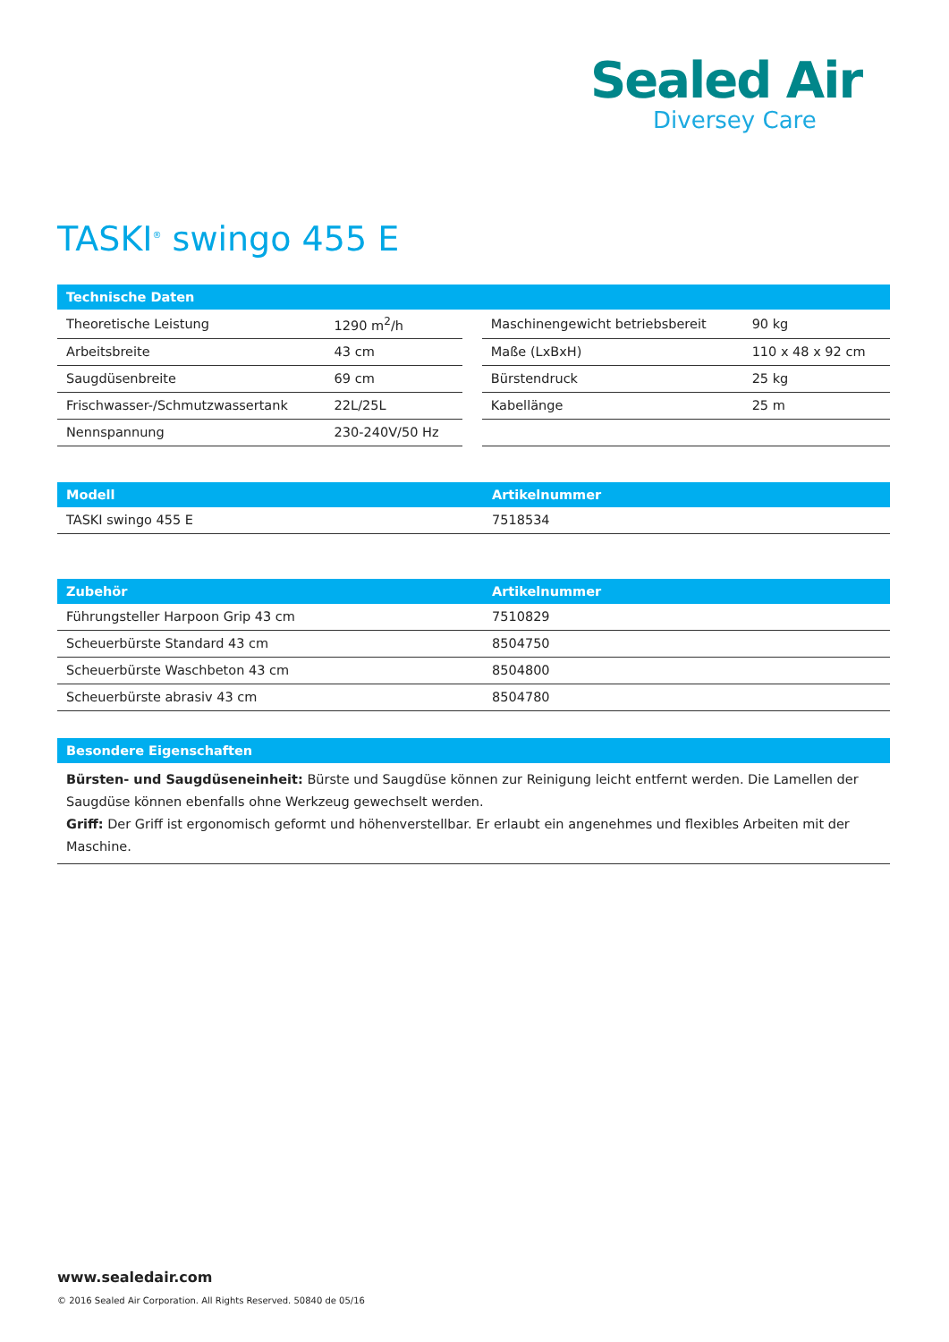Sealed Air
Diversey Care
TASKI<sup>®</sup> swingo 455 E
| Technische Daten | | | | |
| --- | --- | --- | --- | --- |
| Theoretische Leistung | 1290 m<sup>2</sup>/h | | Maschinengewicht betriebsbereit | 90 kg |
| Arbeitsbreite | 43 cm | | Maße (LxBxH) | 110 x 48 x 92 cm |
| Saugdüsenbreite | 69 cm | | Bürstendruck | 25 kg |
| Frischwasser-/Schmutzwassertank | 22L/25L | | Kabellänge | 25 m |
| Nennspannung | 230-240V/50 Hz | | | |
| Modell | Artikelnummer |
| --- | --- |
| TASKI swingo 455 E | 7518534 |
| Zubehör | Artikelnummer |
| --- | --- |
| Führungsteller Harpoon Grip 43 cm | 7510829 |
| Scheuerbürste Standard 43 cm | 8504750 |
| Scheuerbürste Waschbeton 43 cm | 8504800 |
| Scheuerbürste abrasiv 43 cm | 8504780 |
| Besondere Eigenschaften |
| --- |
Bürsten- und Saugdüseneinheit: Bürste und Saugdüse können zur Reinigung leicht entfernt werden. Die Lamellen der
Saugdüse können ebenfalls ohne Werkzeug gewechselt werden.
Griff: Der Griff ist ergonomisch geformt und höhenverstellbar. Er erlaubt ein angenehmes und flexibles Arbeiten mit der Maschine.
www.sealedair.com
© 2016 Sealed Air Corporation. All Rights Reserved. 50840 de 05/16